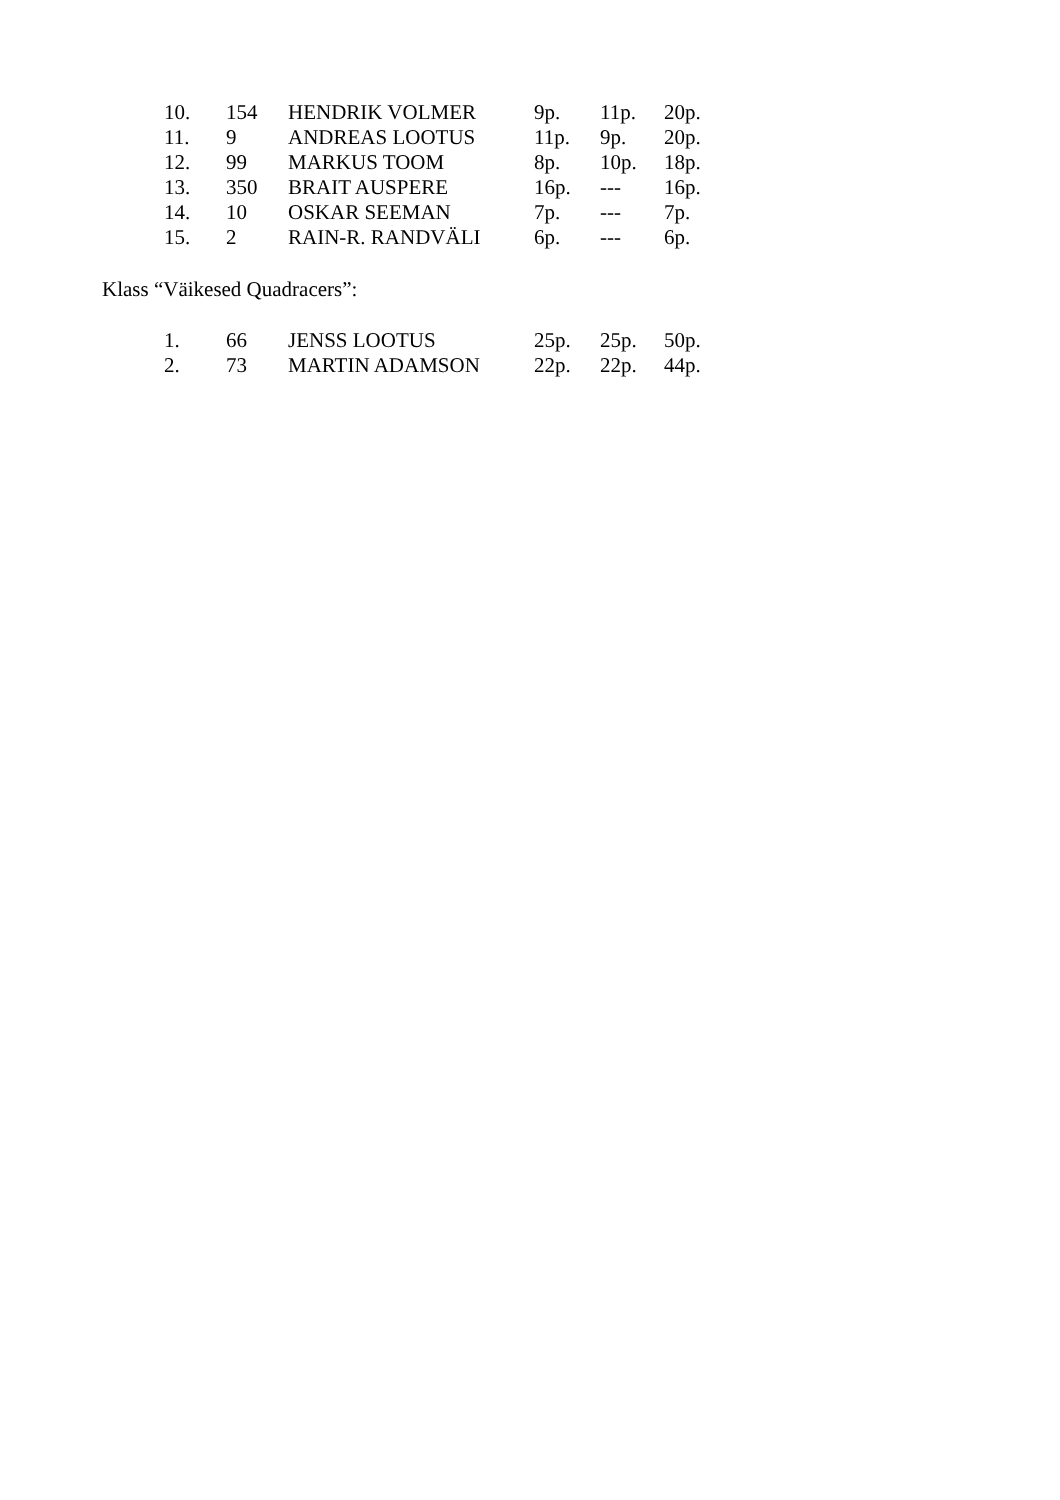| 10. | 154 | HENDRIK VOLMER | 9p. | 11p. | 20p. |
| 11. | 9 | ANDREAS LOOTUS | 11p. | 9p. | 20p. |
| 12. | 99 | MARKUS TOOM | 8p. | 10p. | 18p. |
| 13. | 350 | BRAIT AUSPERE | 16p. | --- | 16p. |
| 14. | 10 | OSKAR SEEMAN | 7p. | --- | 7p. |
| 15. | 2 | RAIN-R. RANDVÄLI | 6p. | --- | 6p. |
Klass “Väikesed Quadracers”:
| 1. | 66 | JENSS LOOTUS | 25p. | 25p. | 50p. |
| 2. | 73 | MARTIN ADAMSON | 22p. | 22p. | 44p. |